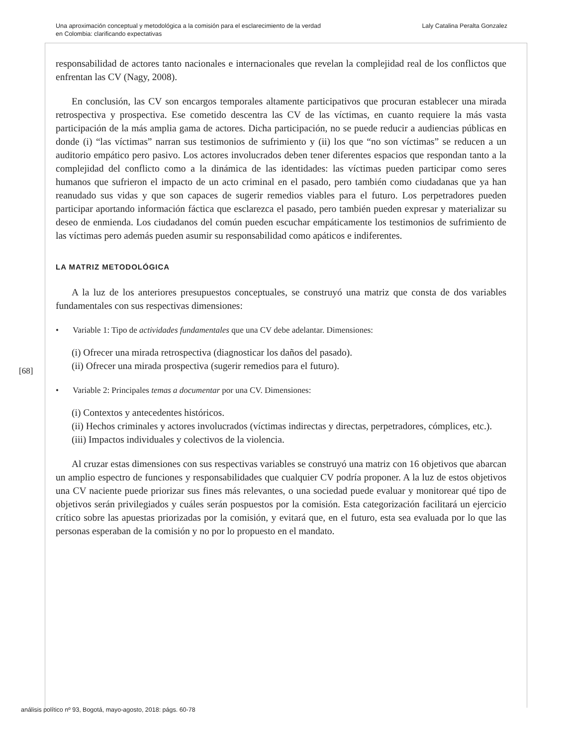Una aproximación conceptual y metodológica a la comisión para el esclarecimiento de la verdad
en Colombia: clarificando expectativas
Laly Catalina Peralta Gonzalez
responsabilidad de actores tanto nacionales e internacionales que revelan la complejidad real de los conflictos que enfrentan las CV (Nagy, 2008).
En conclusión, las CV son encargos temporales altamente participativos que procuran establecer una mirada retrospectiva y prospectiva. Ese cometido descentra las CV de las víctimas, en cuanto requiere la más vasta participación de la más amplia gama de actores. Dicha participación, no se puede reducir a audiencias públicas en donde (i) “las víctimas” narran sus testimonios de sufrimiento y (ii) los que “no son víctimas” se reducen a un auditorio empático pero pasivo. Los actores involucrados deben tener diferentes espacios que respondan tanto a la complejidad del conflicto como a la dinámica de las identidades: las víctimas pueden participar como seres humanos que sufrieron el impacto de un acto criminal en el pasado, pero también como ciudadanas que ya han reanudado sus vidas y que son capaces de sugerir remedios viables para el futuro. Los perpetradores pueden participar aportando información fáctica que esclarezca el pasado, pero también pueden expresar y materializar su deseo de enmienda. Los ciudadanos del común pueden escuchar empáticamente los testimonios de sufrimiento de las víctimas pero además pueden asumir su responsabilidad como apáticos e indiferentes.
LA MATRIZ METODOLÓGICA
A la luz de los anteriores presupuestos conceptuales, se construyó una matriz que consta de dos variables fundamentales con sus respectivas dimensiones:
• Variable 1: Tipo de actividades fundamentales que una CV debe adelantar. Dimensiones:
(i) Ofrecer una mirada retrospectiva (diagnosticar los daños del pasado).
(ii) Ofrecer una mirada prospectiva (sugerir remedios para el futuro).
• Variable 2: Principales temas a documentar por una CV. Dimensiones:
(i) Contextos y antecedentes históricos.
(ii) Hechos criminales y actores involucrados (víctimas indirectas y directas, perpetradores, cómplices, etc.).
(iii) Impactos individuales y colectivos de la violencia.
Al cruzar estas dimensiones con sus respectivas variables se construyó una matriz con 16 objetivos que abarcan un amplio espectro de funciones y responsabilidades que cualquier CV podría proponer. A la luz de estos objetivos una CV naciente puede priorizar sus fines más relevantes, o una sociedad puede evaluar y monitorear qué tipo de objetivos serán privilegiados y cuáles serán pospuestos por la comisión. Esta categorización facilitará un ejercicio crítico sobre las apuestas priorizadas por la comisión, y evitará que, en el futuro, esta sea evaluada por lo que las personas esperaban de la comisión y no por lo propuesto en el mandato.
[68]
análisis político nº 93, Bogotá, mayo-agosto, 2018: págs. 60-78